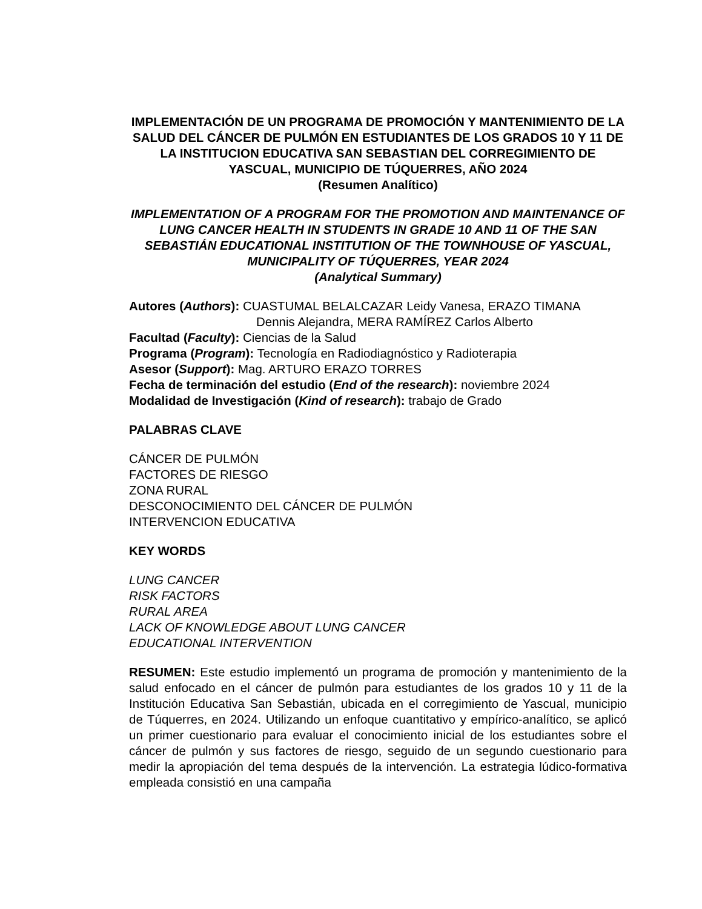IMPLEMENTACIÓN DE UN PROGRAMA DE PROMOCIÓN Y MANTENIMIENTO DE LA SALUD DEL CÁNCER DE PULMÓN EN ESTUDIANTES DE LOS GRADOS 10 Y 11 DE LA INSTITUCION EDUCATIVA SAN SEBASTIAN DEL CORREGIMIENTO DE YASCUAL, MUNICIPIO DE TÚQUERRES, AÑO 2024
(Resumen Analítico)
IMPLEMENTATION OF A PROGRAM FOR THE PROMOTION AND MAINTENANCE OF LUNG CANCER HEALTH IN STUDENTS IN GRADE 10 AND 11 OF THE SAN SEBASTIÁN EDUCATIONAL INSTITUTION OF THE TOWNHOUSE OF YASCUAL, MUNICIPALITY OF TÚQUERRES, YEAR 2024
(Analytical Summary)
Autores (Authors): CUASTUMAL BELALCAZAR Leidy Vanesa, ERAZO TIMANA
Dennis Alejandra, MERA RAMÍREZ Carlos Alberto
Facultad (Faculty): Ciencias de la Salud
Programa (Program): Tecnología en Radiodiagnóstico y Radioterapia
Asesor (Support): Mag. ARTURO ERAZO TORRES
Fecha de terminación del estudio (End of the research): noviembre 2024
Modalidad de Investigación (Kind of research): trabajo de Grado
PALABRAS CLAVE
CÁNCER DE PULMÓN
FACTORES DE RIESGO
ZONA RURAL
DESCONOCIMIENTO DEL CÁNCER DE PULMÓN
INTERVENCION EDUCATIVA
KEY WORDS
LUNG CANCER
RISK FACTORS
RURAL AREA
LACK OF KNOWLEDGE ABOUT LUNG CANCER
EDUCATIONAL INTERVENTION
RESUMEN: Este estudio implementó un programa de promoción y mantenimiento de la salud enfocado en el cáncer de pulmón para estudiantes de los grados 10 y 11 de la Institución Educativa San Sebastián, ubicada en el corregimiento de Yascual, municipio de Túquerres, en 2024. Utilizando un enfoque cuantitativo y empírico-analítico, se aplicó un primer cuestionario para evaluar el conocimiento inicial de los estudiantes sobre el cáncer de pulmón y sus factores de riesgo, seguido de un segundo cuestionario para medir la apropiación del tema después de la intervención. La estrategia lúdico-formativa empleada consistió en una campaña